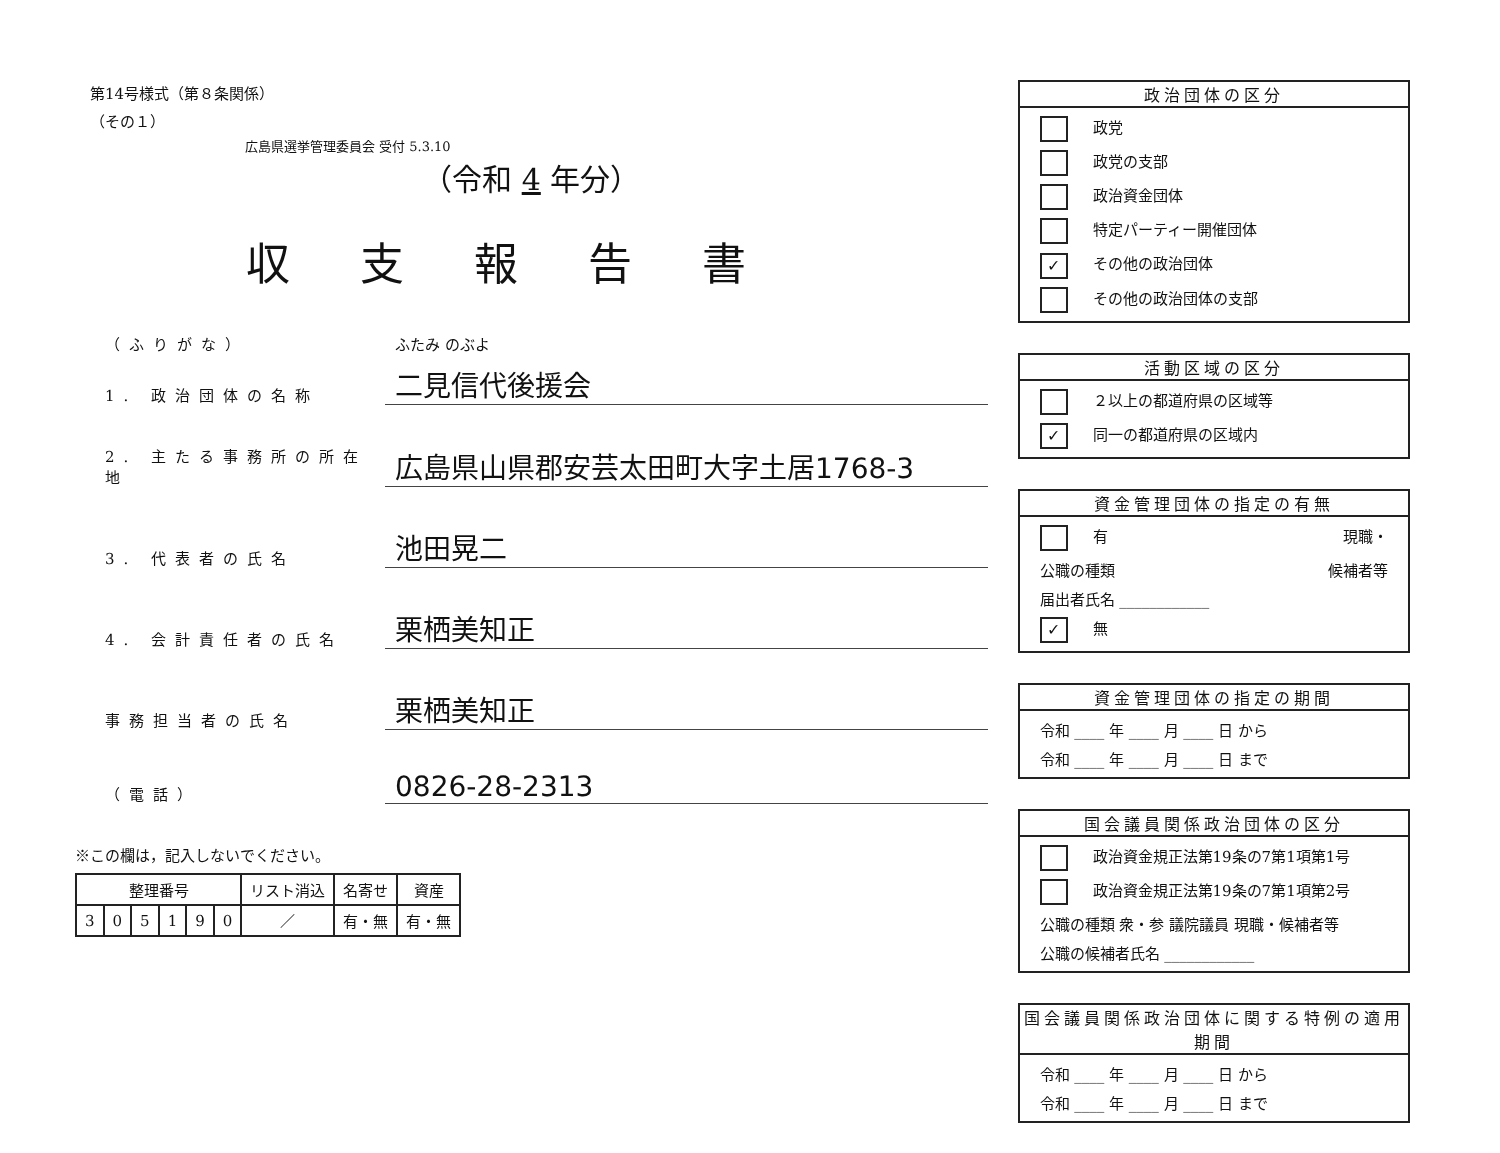第14号様式（第８条関係）
（その１）
広島県選挙管理委員会 受付 5.3.10
（令和 4 年分）
収支報告書
（ふりがな） ふたみ のぶよ
1. 政治団体の名称 二見信代後援会
2. 主たる事務所の所在地 広島県山県郡安芸太田町大字土居1768-3
3. 代表者の氏名 池田晃二
4. 会計責任者の氏名 栗栖美知正
事務担当者の氏名 栗栖美知正
（電話） 0826-28-2313
※この欄は，記入しないでください。
| 整理番号 | | | | | | リスト消込 | 名寄せ | 資産 |
| --- | --- | --- | --- | --- | --- | --- | --- | --- |
| 3 | 0 | 5 | 1 | 9 | 0 | ／ | 有・無 | 有・無 |
政治団体の区分
政党
政党の支部
政治資金団体
特定パーティー開催団体
✓ その他の政治団体
その他の政治団体の支部
活動区域の区分
２以上の都道府県の区域等
✓ 同一の都道府県の区域内
資金管理団体の指定の有無
有 現職・
公職の種類 候補者等
届出者氏名 ____________
✓ 無
資金管理団体の指定の期間
令和 ____ 年 ____ 月 ____ 日 から
令和 ____ 年 ____ 月 ____ 日 まで
国会議員関係政治団体の区分
政治資金規正法第19条の7第1項第1号
政治資金規正法第19条の7第1項第2号
公職の種類 衆・参 議院議員 現職・候補者等
公職の候補者氏名 ____________
国会議員関係政治団体に関する特例の適用期間
令和 ____ 年 ____ 月 ____ 日 から
令和 ____ 年 ____ 月 ____ 日 まで